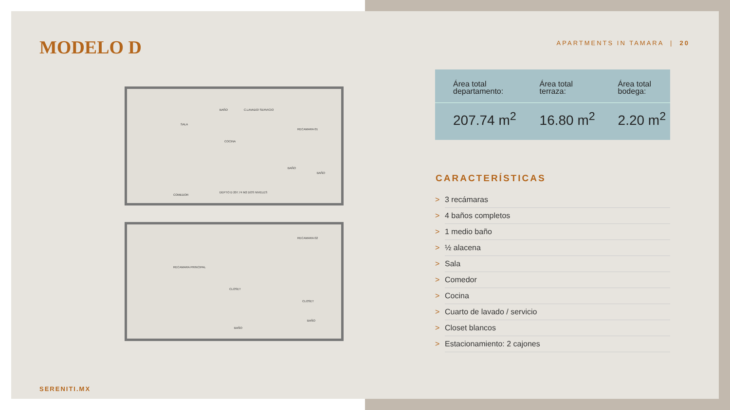MODELO D APARTMENTS IN TAMARA | 20
SALA
BAÑO C.LAVADO/ SERVICIO
RECAMARA 01
COCINA
BAÑO
BAÑO
COMEDOR
DEPTO D 207.74 M2 DOS NIVELES
RECAMARA PRINCIPAL
RECAMARA 02
CLOSET
CLOSET
BAÑO
BAÑO
SERENITI.MX
| Área total departamento: | Área total terraza: | Área total bodega: |
| --- | --- | --- |
| 207.74 m<sup>2</sup> | 16.80 m<sup>2</sup> | 2.20 m<sup>2</sup> |
CARACTERÍSTICAS
> 3 recámaras
> 4 baños completos
> 1 medio baño
> ½ alacena
> Sala
> Comedor
> Cocina
> Cuarto de lavado / servicio
> Closet blancos
> Estacionamiento: 2 cajones